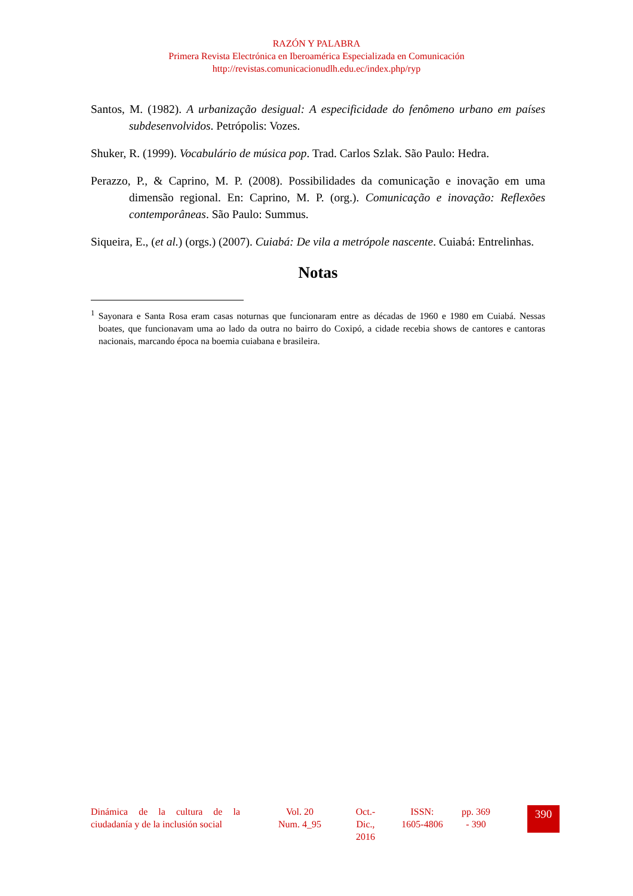RAZÓN Y PALABRA
Primera Revista Electrónica en Iberoamérica Especializada en Comunicación
http://revistas.comunicacionudlh.edu.ec/index.php/ryp
Santos, M. (1982). A urbanização desigual: A especificidade do fenômeno urbano em países subdesenvolvidos. Petrópolis: Vozes.
Shuker, R. (1999). Vocabulário de música pop. Trad. Carlos Szlak. São Paulo: Hedra.
Perazzo, P., & Caprino, M. P. (2008). Possibilidades da comunicação e inovação em uma dimensão regional. En: Caprino, M. P. (org.). Comunicação e inovação: Reflexões contemporâneas. São Paulo: Summus.
Siqueira, E., (et al.) (orgs.) (2007). Cuiabá: De vila a metrópole nascente. Cuiabá: Entrelinhas.
Notas
<sup>1</sup> Sayonara e Santa Rosa eram casas noturnas que funcionaram entre as décadas de 1960 e 1980 em Cuiabá. Nessas boates, que funcionavam uma ao lado da outra no bairro do Coxipó, a cidade recebia shows de cantores e cantoras nacionais, marcando época na boemia cuiabana e brasileira.
Dinámica de la cultura de la ciudadanía y de la inclusión social
Vol. 20
Num. 4_95
Oct.-
Dic.,
2016
ISSN:
1605-4806
pp. 369
- 390
390